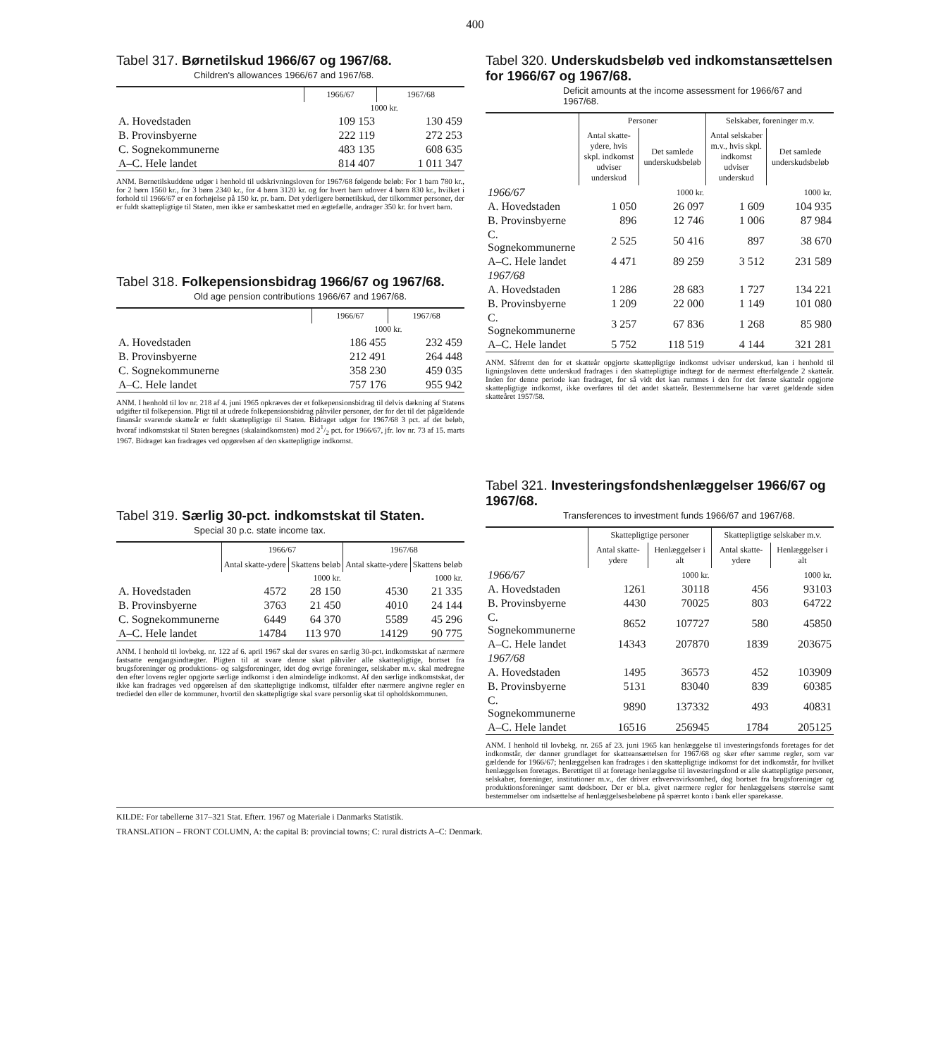400
Tabel 317. Børnetilskud 1966/67 og 1967/68.
Children's allowances 1966/67 and 1967/68.
| | 1966/67 | 1967/68 |
| --- | --- | --- |
| | 1000 kr. | |
| A. Hovedstaden | 109 153 | 130 459 |
| B. Provinsbyerne | 222 119 | 272 253 |
| C. Sognekommunerne | 483 135 | 608 635 |
| A–C. Hele landet | 814 407 | 1 011 347 |
ANM. Børnetilskuddene udgør i henhold til udskrivningsloven for 1967/68 følgende beløb: For 1 barn 780 kr., for 2 børn 1560 kr., for 3 børn 2340 kr., for 4 børn 3120 kr. og for hvert barn udover 4 børn 830 kr., hvilket i forhold til 1966/67 er en forhøjelse på 150 kr. pr. barn. Det yderligere børnetilskud, der tilkommer personer, der er fuldt skattepligtige til Staten, men ikke er sambeskattet med en ægtefælle, andrager 350 kr. for hvert barn.
Tabel 318. Folkepensionsbidrag 1966/67 og 1967/68.
Old age pension contributions 1966/67 and 1967/68.
| | 1966/67 | 1967/68 |
| --- | --- | --- |
| | 1000 kr. | |
| A. Hovedstaden | 186 455 | 232 459 |
| B. Provinsbyerne | 212 491 | 264 448 |
| C. Sognekommunerne | 358 230 | 459 035 |
| A–C. Hele landet | 757 176 | 955 942 |
ANM. I henhold til lov nr. 218 af 4. juni 1965 opkræves der et folkepensionsbidrag til delvis dækning af Statens udgifter til folkepension. Pligt til at udrede folkepensionsbidrag påhviler personer, der for det til det pågældende finansår svarende skatteår er fuldt skattepligtige til Staten. Bidraget udgør for 1967/68 3 pct. af det beløb, hvoraf indkomstskat til Staten beregnes (skalaindkomsten) mod 21/2 pct. for 1966/67, jfr. lov nr. 73 af 15. marts 1967. Bidraget kan fradrages ved opgørelsen af den skattepligtige indkomst.
Tabel 319. Særlig 30-pct. indkomstskat til Staten.
Special 30 p.c. state income tax.
| | 1966/67 | | 1967/68 | |
| --- | --- | --- | --- | --- |
| | Antal skatte-ydere | Skattens beløb | Antal skatte-ydere | Skattens beløb |
| | | 1000 kr. | | 1000 kr. |
| A. Hovedstaden | 4572 | 28 150 | 4530 | 21 335 |
| B. Provinsbyerne | 3763 | 21 450 | 4010 | 24 144 |
| C. Sognekommunerne | 6449 | 64 370 | 5589 | 45 296 |
| A–C. Hele landet | 14784 | 113 970 | 14129 | 90 775 |
ANM. I henhold til lovbekg. nr. 122 af 6. april 1967 skal der svares en særlig 30-pct. indkomstskat af nærmere fastsatte eengangsindtægter. Pligten til at svare denne skat påhviler alle skattepligtige, bortset fra brugsforeninger og produktions- og salgsforeninger, idet dog øvrige foreninger, selskaber m.v. skal medregne den efter lovens regler opgjorte særlige indkomst i den almindelige indkomst. Af den særlige indkomstskat, der ikke kan fradrages ved opgørelsen af den skattepligtige indkomst, tilfalder efter nærmere angivne regler en trediedel den eller de kommuner, hvortil den skattepligtige skal svare personlig skat til opholdskommunen.
Tabel 320. Underskudsbeløb ved indkomstansættelsen for 1966/67 og 1967/68.
Deficit amounts at the income assessment for 1966/67 and 1967/68.
| | Personer | | Selskaber, foreninger m.v. | |
| --- | --- | --- | --- | --- |
| | Antal skatte-ydere, hvis skpl. indkomst udviser underskud | Det samlede underskudsbeløb | Antal selskaber m.v., hvis skpl. indkomst udviser underskud | Det samlede underskudsbeløb |
| 1966/67 | | 1000 kr. | | 1000 kr. |
| A. Hovedstaden | 1 050 | 26 097 | 1 609 | 104 935 |
| B. Provinsbyerne | 896 | 12 746 | 1 006 | 87 984 |
| C. Sognekommunerne | 2 525 | 50 416 | 897 | 38 670 |
| A–C. Hele landet | 4 471 | 89 259 | 3 512 | 231 589 |
| 1967/68 | | | | |
| A. Hovedstaden | 1 286 | 28 683 | 1 727 | 134 221 |
| B. Provinsbyerne | 1 209 | 22 000 | 1 149 | 101 080 |
| C. Sognekommunerne | 3 257 | 67 836 | 1 268 | 85 980 |
| A–C. Hele landet | 5 752 | 118 519 | 4 144 | 321 281 |
ANM. Såfremt den for et skatteår opgjorte skattepligtige indkomst udviser underskud, kan i henhold til ligningsloven dette underskud fradrages i den skattepligtige indtægt for de nærmest efterfølgende 2 skatteår. Inden for denne periode kan fradraget, for så vidt det kan rummes i den for det første skatteår opgjorte skattepligtige indkomst, ikke overføres til det andet skatteår. Bestemmelserne har været gældende siden skatteåret 1957/58.
Tabel 321. Investeringsfondshenlæggelser 1966/67 og 1967/68.
Transferences to investment funds 1966/67 and 1967/68.
| | Skattepligtige personer | | Skattepligtige selskaber m.v. | |
| --- | --- | --- | --- | --- |
| | Antal skatte-ydere | Henlæggelser i alt | Antal skatte-ydere | Henlæggelser i alt |
| 1966/67 | | 1000 kr. | | 1000 kr. |
| A. Hovedstaden | 1261 | 30118 | 456 | 93103 |
| B. Provinsbyerne | 4430 | 70025 | 803 | 64722 |
| C. Sognekommunerne | 8652 | 107727 | 580 | 45850 |
| A–C. Hele landet | 14343 | 207870 | 1839 | 203675 |
| 1967/68 | | | | |
| A. Hovedstaden | 1495 | 36573 | 452 | 103909 |
| B. Provinsbyerne | 5131 | 83040 | 839 | 60385 |
| C. Sognekommunerne | 9890 | 137332 | 493 | 40831 |
| A–C. Hele landet | 16516 | 256945 | 1784 | 205125 |
ANM. I henhold til lovbekg. nr. 265 af 23. juni 1965 kan henlæggelse til investeringsfonds foretages for det indkomstår, der danner grundlaget for skatteansættelsen for 1967/68 og sker efter samme regler, som var gældende for 1966/67; henlæggelsen kan fradrages i den skattepligtige indkomst for det indkomstår, for hvilket henlæggelsen foretages. Berettiget til at foretage henlæggelse til investeringsfond er alle skattepligtige personer, selskaber, foreninger, institutioner m.v., der driver erhvervsvirksomhed, dog bortset fra brugsforeninger og produktionsforeninger samt dødsboer. Der er bl.a. givet nærmere regler for henlæggelsens størrelse samt bestemmelser om indsættelse af henlæggelsesbeløbene på spærret konto i bank eller sparekasse.
KILDE: For tabellerne 317–321 Stat. Efterr. 1967 og Materiale i Danmarks Statistik.
TRANSLATION – FRONT COLUMN, A: the capital B: provincial towns; C: rural districts A–C: Denmark.